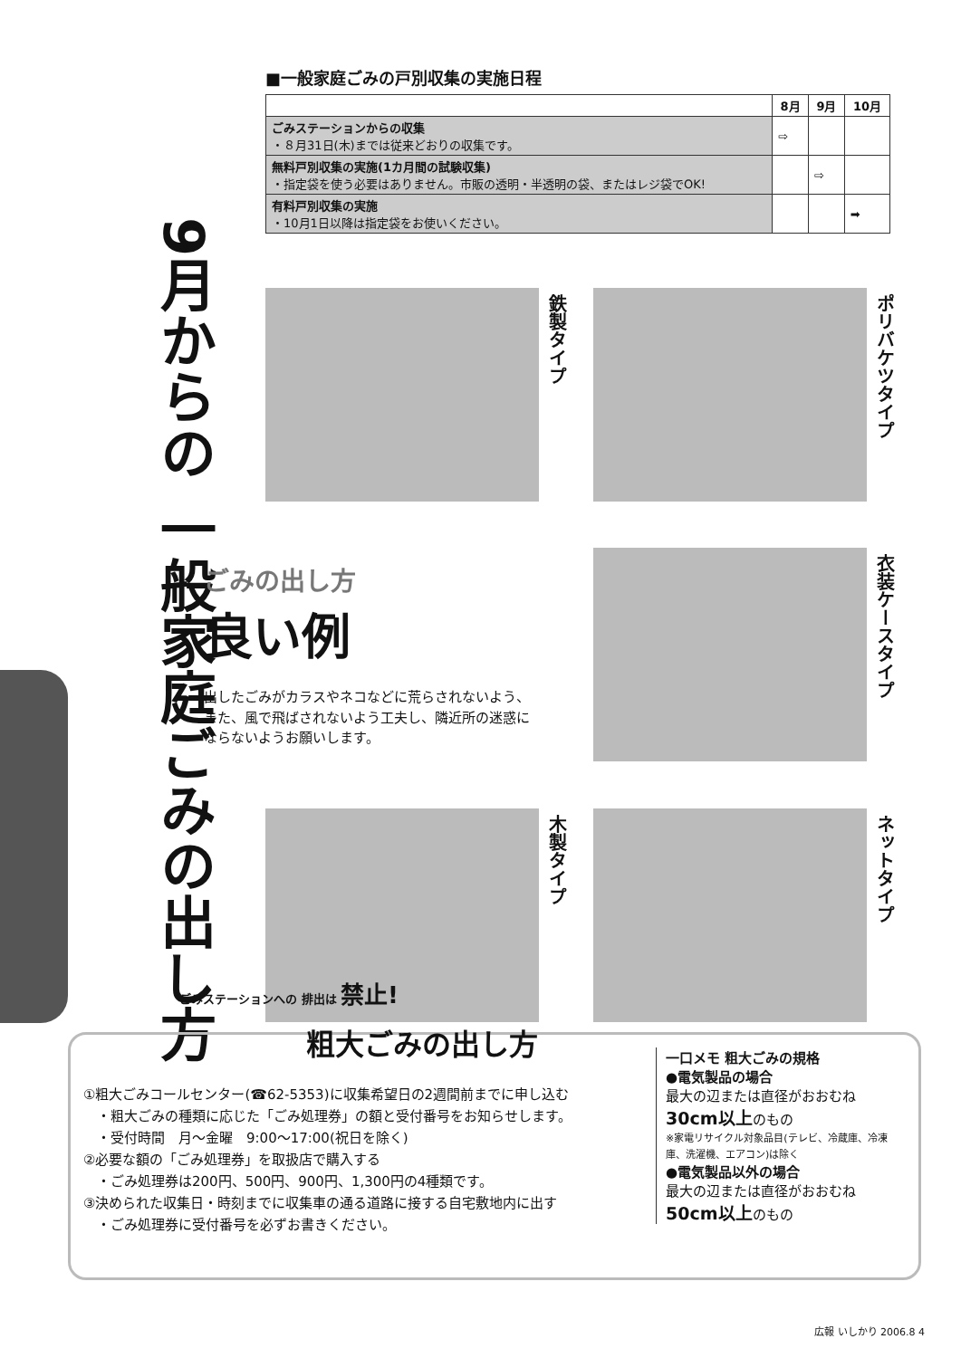9月からの 一般家庭ごみの出し方
■一般家庭ごみの戸別収集の実施日程
| | 8月 | 9月 | 10月 |
| --- | --- | --- | --- |
| ごみステーションからの収集 ・８月31日(木)までは従来どおりの収集です。 | ⇨ | | |
| 無料戸別収集の実施(1カ月間の試験収集) ・指定袋を使う必要はありません。市販の透明・半透明の袋、またはレジ袋でOK! | | ⇨ | |
| 有料戸別収集の実施 ・10月1日以降は指定袋をお使いください。 | | | ➡ |
鉄製タイプ
ポリバケツタイプ
ごみの出し方
良い例
出したごみがカラスやネコなどに荒らされないよう、また、風で飛ばされないよう工夫し、隣近所の迷惑にならないようお願いします。
衣装ケースタイプ
木製タイプ
ネットタイプ
ごみステーションへの 排出は 禁止!
粗大ごみの出し方
一口メモ 粗大ごみの規格
●電気製品の場合
最大の辺または直径がおおむね
30cm以上のもの
※家電リサイクル対象品目(テレビ、冷蔵庫、冷凍庫、洗濯機、エアコン)は除く
●電気製品以外の場合
最大の辺または直径がおおむね
50cm以上のもの
①粗大ごみコールセンター(☎62-5353)に収集希望日の2週間前までに申し込む
　・粗大ごみの種類に応じた「ごみ処理券」の額と受付番号をお知らせします。
　・受付時間　月～金曜　9:00～17:00(祝日を除く)
②必要な額の「ごみ処理券」を取扱店で購入する
　・ごみ処理券は200円、500円、900円、1,300円の4種類です。
③決められた収集日・時刻までに収集車の通る道路に接する自宅敷地内に出す
　・ごみ処理券に受付番号を必ずお書きください。
広報 いしかり 2006.8 4